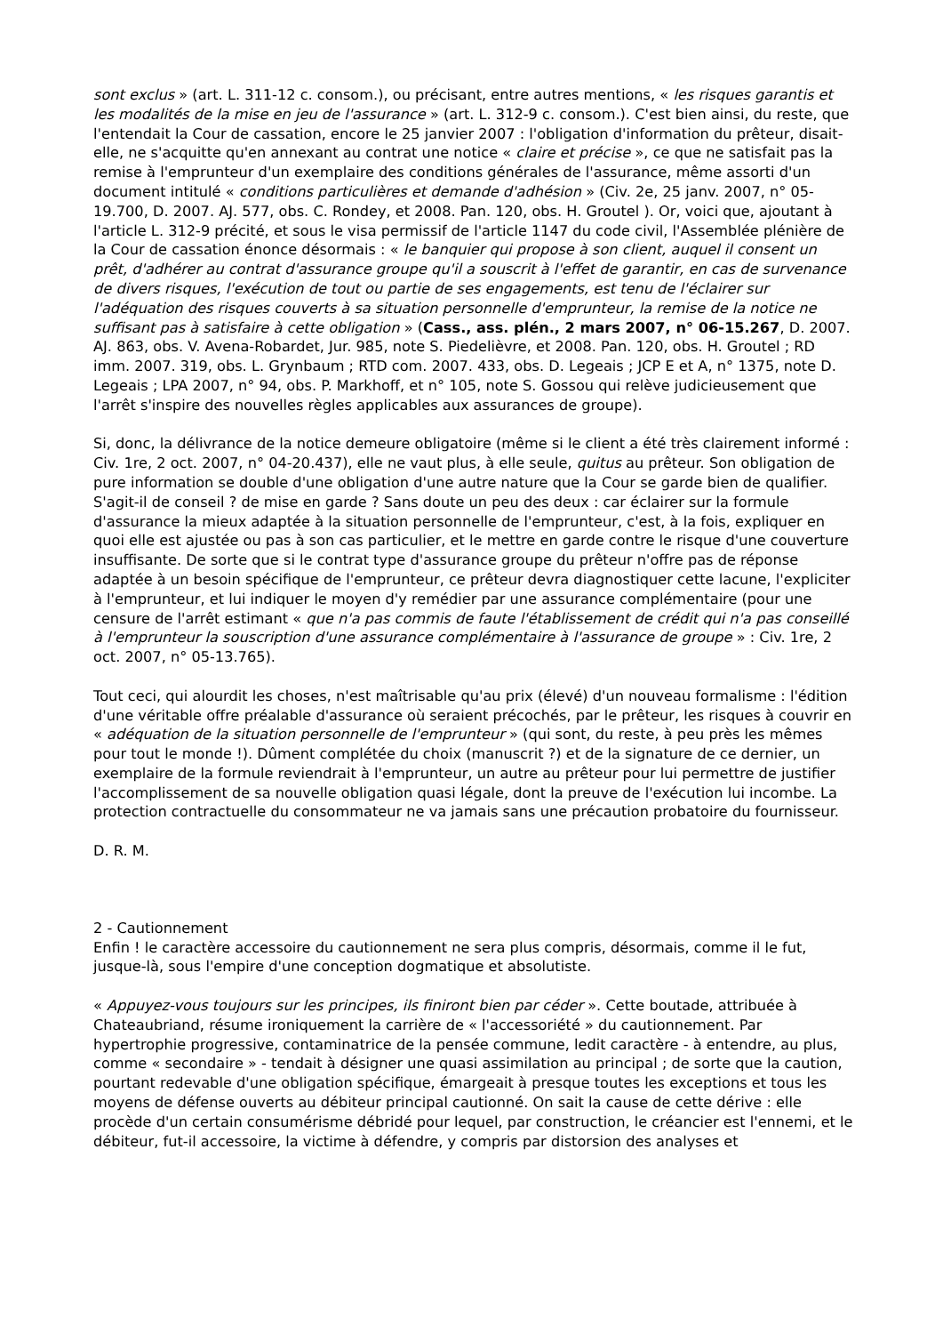sont exclus » (art. L. 311-12 c. consom.), ou précisant, entre autres mentions, « les risques garantis et les modalités de la mise en jeu de l'assurance » (art. L. 312-9 c. consom.). C'est bien ainsi, du reste, que l'entendait la Cour de cassation, encore le 25 janvier 2007 : l'obligation d'information du prêteur, disait-elle, ne s'acquitte qu'en annexant au contrat une notice « claire et précise », ce que ne satisfait pas la remise à l'emprunteur d'un exemplaire des conditions générales de l'assurance, même assorti d'un document intitulé « conditions particulières et demande d'adhésion » (Civ. 2e, 25 janv. 2007, n° 05-19.700, D. 2007. AJ. 577, obs. C. Rondey, et 2008. Pan. 120, obs. H. Groutel ). Or, voici que, ajoutant à l'article L. 312-9 précité, et sous le visa permissif de l'article 1147 du code civil, l'Assemblée plénière de la Cour de cassation énonce désormais : « le banquier qui propose à son client, auquel il consent un prêt, d'adhérer au contrat d'assurance groupe qu'il a souscrit à l'effet de garantir, en cas de survenance de divers risques, l'exécution de tout ou partie de ses engagements, est tenu de l'éclairer sur l'adéquation des risques couverts à sa situation personnelle d'emprunteur, la remise de la notice ne suffisant pas à satisfaire à cette obligation » (Cass., ass. plén., 2 mars 2007, n° 06-15.267, D. 2007. AJ. 863, obs. V. Avena-Robardet, Jur. 985, note S. Piedelièvre, et 2008. Pan. 120, obs. H. Groutel ; RD imm. 2007. 319, obs. L. Grynbaum ; RTD com. 2007. 433, obs. D. Legeais ; JCP E et A, n° 1375, note D. Legeais ; LPA 2007, n° 94, obs. P. Markhoff, et n° 105, note S. Gossou qui relève judicieusement que l'arrêt s'inspire des nouvelles règles applicables aux assurances de groupe).
Si, donc, la délivrance de la notice demeure obligatoire (même si le client a été très clairement informé : Civ. 1re, 2 oct. 2007, n° 04-20.437), elle ne vaut plus, à elle seule, quitus au prêteur. Son obligation de pure information se double d'une obligation d'une autre nature que la Cour se garde bien de qualifier. S'agit-il de conseil ? de mise en garde ? Sans doute un peu des deux : car éclairer sur la formule d'assurance la mieux adaptée à la situation personnelle de l'emprunteur, c'est, à la fois, expliquer en quoi elle est ajustée ou pas à son cas particulier, et le mettre en garde contre le risque d'une couverture insuffisante. De sorte que si le contrat type d'assurance groupe du prêteur n'offre pas de réponse adaptée à un besoin spécifique de l'emprunteur, ce prêteur devra diagnostiquer cette lacune, l'expliciter à l'emprunteur, et lui indiquer le moyen d'y remédier par une assurance complémentaire (pour une censure de l'arrêt estimant « que n'a pas commis de faute l'établissement de crédit qui n'a pas conseillé à l'emprunteur la souscription d'une assurance complémentaire à l'assurance de groupe » : Civ. 1re, 2 oct. 2007, n° 05-13.765).
Tout ceci, qui alourdit les choses, n'est maîtrisable qu'au prix (élevé) d'un nouveau formalisme : l'édition d'une véritable offre préalable d'assurance où seraient précochés, par le prêteur, les risques à couvrir en « adéquation de la situation personnelle de l'emprunteur » (qui sont, du reste, à peu près les mêmes pour tout le monde !). Dûment complétée du choix (manuscrit ?) et de la signature de ce dernier, un exemplaire de la formule reviendrait à l'emprunteur, un autre au prêteur pour lui permettre de justifier l'accomplissement de sa nouvelle obligation quasi légale, dont la preuve de l'exécution lui incombe. La protection contractuelle du consommateur ne va jamais sans une précaution probatoire du fournisseur.
D. R. M.
2 - Cautionnement
Enfin ! le caractère accessoire du cautionnement ne sera plus compris, désormais, comme il le fut, jusque-là, sous l'empire d'une conception dogmatique et absolutiste.
« Appuyez-vous toujours sur les principes, ils finiront bien par céder ». Cette boutade, attribuée à Chateaubriand, résume ironiquement la carrière de « l'accessoriété » du cautionnement. Par hypertrophie progressive, contaminatrice de la pensée commune, ledit caractère - à entendre, au plus, comme « secondaire » - tendait à désigner une quasi assimilation au principal ; de sorte que la caution, pourtant redevable d'une obligation spécifique, émargeait à presque toutes les exceptions et tous les moyens de défense ouverts au débiteur principal cautionné. On sait la cause de cette dérive : elle procède d'un certain consumérisme débridé pour lequel, par construction, le créancier est l'ennemi, et le débiteur, fut-il accessoire, la victime à défendre, y compris par distorsion des analyses et